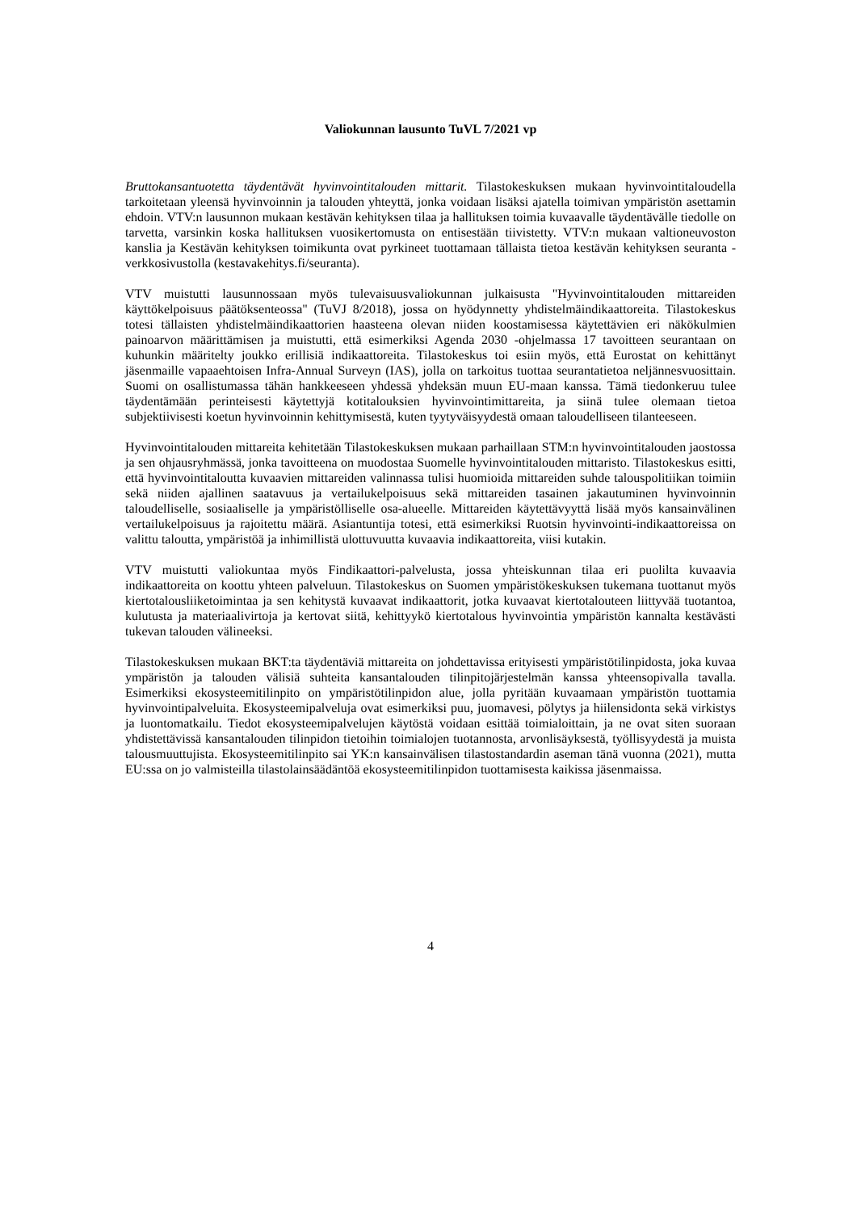Valiokunnan lausunto TuVL 7/2021 vp
Bruttokansantuotetta täydentävät hyvinvointitalouden mittarit. Tilastokeskuksen mukaan hyvinvointitaloudella tarkoitetaan yleensä hyvinvoinnin ja talouden yhteyttä, jonka voidaan lisäksi ajatella toimivan ympäristön asettamin ehdoin. VTV:n lausunnon mukaan kestävän kehityksen tilaa ja hallituksen toimia kuvaavalle täydentävälle tiedolle on tarvetta, varsinkin koska hallituksen vuosikertomusta on entisestään tiivistetty. VTV:n mukaan valtioneuvoston kanslia ja Kestävän kehityksen toimikunta ovat pyrkineet tuottamaan tällaista tietoa kestävän kehityksen seuranta -verkkosivustolla (kestavakehitys.fi/seuranta).
VTV muistutti lausunnossaan myös tulevaisuusvaliokunnan julkaisusta "Hyvinvointitalouden mittareiden käyttökelpoisuus päätöksenteossa" (TuVJ 8/2018), jossa on hyödynnetty yhdistelmäindikaattoreita. Tilastokeskus totesi tällaisten yhdistelmäindikaattorien haasteena olevan niiden koostamisessa käytettävien eri näkökulmien painoarvon määrittämisen ja muistutti, että esimerkiksi Agenda 2030 -ohjelmassa 17 tavoitteen seurantaan on kuhunkin määritelty joukko erillisiä indikaattoreita. Tilastokeskus toi esiin myös, että Eurostat on kehittänyt jäsenmaille vapaaehtoisen Infra-Annual Surveyn (IAS), jolla on tarkoitus tuottaa seurantatietoa neljännesvuosittain. Suomi on osallistumassa tähän hankkeeseen yhdessä yhdeksän muun EU-maan kanssa. Tämä tiedonkeruu tulee täydentämään perinteisesti käytettyjä kotitalouksien hyvinvointimittareita, ja siinä tulee olemaan tietoa subjektiivisesti koetun hyvinvoinnin kehittymisestä, kuten tyytyväisyydestä omaan taloudelliseen tilanteeseen.
Hyvinvointitalouden mittareita kehitetään Tilastokeskuksen mukaan parhaillaan STM:n hyvinvointitalouden jaostossa ja sen ohjausryhmässä, jonka tavoitteena on muodostaa Suomelle hyvinvointitalouden mittaristo. Tilastokeskus esitti, että hyvinvointitaloutta kuvaavien mittareiden valinnassa tulisi huomioida mittareiden suhde talouspolitiikan toimiin sekä niiden ajallinen saatavuus ja vertailukelpoisuus sekä mittareiden tasainen jakautuminen hyvinvoinnin taloudelliselle, sosiaaliselle ja ympäristölliselle osa-alueelle. Mittareiden käytettävyyttä lisää myös kansainvälinen vertailukelpoisuus ja rajoitettu määrä. Asiantuntija totesi, että esimerkiksi Ruotsin hyvinvointi-indikaattoreissa on valittu taloutta, ympäristöä ja inhimillistä ulottuvuutta kuvaavia indikaattoreita, viisi kutakin.
VTV muistutti valiokuntaa myös Findikaattori-palvelusta, jossa yhteiskunnan tilaa eri puolilta kuvaavia indikaattoreita on koottu yhteen palveluun. Tilastokeskus on Suomen ympäristökeskuksen tukemana tuottanut myös kiertotalousliiketoimintaa ja sen kehitystä kuvaavat indikaattorit, jotka kuvaavat kiertotalouteen liittyvää tuotantoa, kulutusta ja materiaalivirtoja ja kertovat siitä, kehittyykö kiertotalous hyvinvointia ympäristön kannalta kestävästi tukevan talouden välineeksi.
Tilastokeskuksen mukaan BKT:ta täydentäviä mittareita on johdettavissa erityisesti ympäristötilinpidosta, joka kuvaa ympäristön ja talouden välisiä suhteita kansantalouden tilinpitojärjestelmän kanssa yhteensopivalla tavalla. Esimerkiksi ekosysteemitilinpito on ympäristötilinpidon alue, jolla pyritään kuvaamaan ympäristön tuottamia hyvinvointipalveluita. Ekosysteemipalveluja ovat esimerkiksi puu, juomavesi, pölytys ja hiilensidonta sekä virkistys ja luontomatkailu. Tiedot ekosysteemipalvelujen käytöstä voidaan esittää toimialoittain, ja ne ovat siten suoraan yhdistettävissä kansantalouden tilinpidon tietoihin toimialojen tuotannosta, arvonlisäyksestä, työllisyydestä ja muista talousmuuttujista. Ekosysteemitilinpito sai YK:n kansainvälisen tilastostandardin aseman tänä vuonna (2021), mutta EU:ssa on jo valmisteilla tilastolainsäädäntöä ekosysteemitilinpidon tuottamisesta kaikissa jäsenmaissa.
4